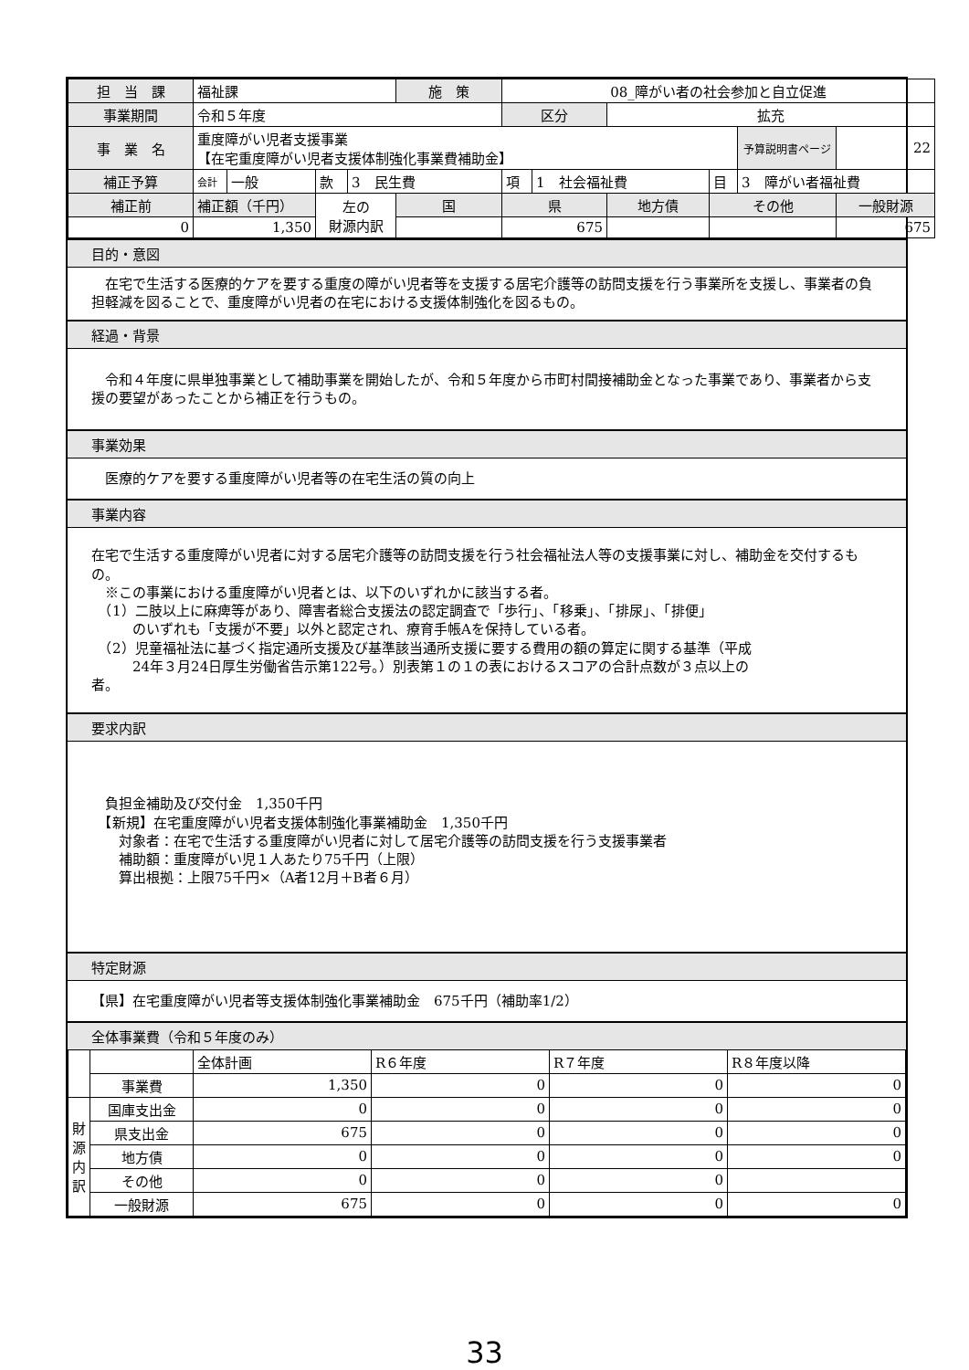| 担 当 課 | 福祉課 | | | | 施 策 | 08_障がい者の社会参加と自立促進 | | | | | |
| 事業期間 | 令和５年度 | | | | | 区分 | | 拡充 | | | |
| 事 業 名 | 重度障がい児者支援事業 【在宅重度障がい児者支援体制強化事業費補助金】 | | | | | | | | | 予算説明書ページ | 22 |
| 補正予算 | 会計 | 一般 | 款 | 3 民生費 | | 項 | 1 社会福祉費 | | 目 | 3 障がい者福祉費 | |
| 補正前 | 補正額（千円） | | 左の 財源内訳 | | 国 | 県 | | 地方債 | その他 | | 一般財源 |
| 0 | 1,350 | | | | | 675 | | | | | 675 |
目的・意図
　在宅で生活する医療的ケアを要する重度の障がい児者等を支援する居宅介護等の訪問支援を行う事業所を支援し、事業者の負担軽減を図ることで、重度障がい児者の在宅における支援体制強化を図るもの。
経過・背景
　令和４年度に県単独事業として補助事業を開始したが、令和５年度から市町村間接補助金となった事業であり、事業者から支援の要望があったことから補正を行うもの。
事業効果
　医療的ケアを要する重度障がい児者等の在宅生活の質の向上
事業内容
在宅で生活する重度障がい児者に対する居宅介護等の訪問支援を行う社会福祉法人等の支援事業に対し、補助金を交付するもの。
　※この事業における重度障がい児者とは、以下のいずれかに該当する者。
　（1）二肢以上に麻痺等があり、障害者総合支援法の認定調査で「歩行」、「移乗」、「排尿」、「排便」
　　　のいずれも「支援が不要」以外と認定され、療育手帳Aを保持している者。
　（2）児童福祉法に基づく指定通所支援及び基準該当通所支援に要する費用の額の算定に関する基準（平成
　　　24年３月24日厚生労働省告示第122号。）別表第１の１の表におけるスコアの合計点数が３点以上の
者。
要求内訳
　負担金補助及び交付金　1,350千円
　【新規】在宅重度障がい児者支援体制強化事業補助金　1,350千円
　　対象者：在宅で生活する重度障がい児者に対して居宅介護等の訪問支援を行う支援事業者
　　補助額：重度障がい児１人あたり75千円（上限）
　　算出根拠：上限75千円×（A者12月＋B者６月）
特定財源
【県】在宅重度障がい児者等支援体制強化事業補助金　675千円（補助率1/2）
全体事業費（令和５年度のみ）
| | | 全体計画 | R６年度 | R７年度 | R８年度以降 |
| | 事業費 | 1,350 | 0 | 0 | 0 |
| 財 源 内 訳 | 国庫支出金 | 0 | 0 | 0 | 0 |
| | 県支出金 | 675 | 0 | 0 | 0 |
| | 地方債 | 0 | 0 | 0 | 0 |
| | その他 | 0 | 0 | 0 | |
| | 一般財源 | 675 | 0 | 0 | 0 |
33